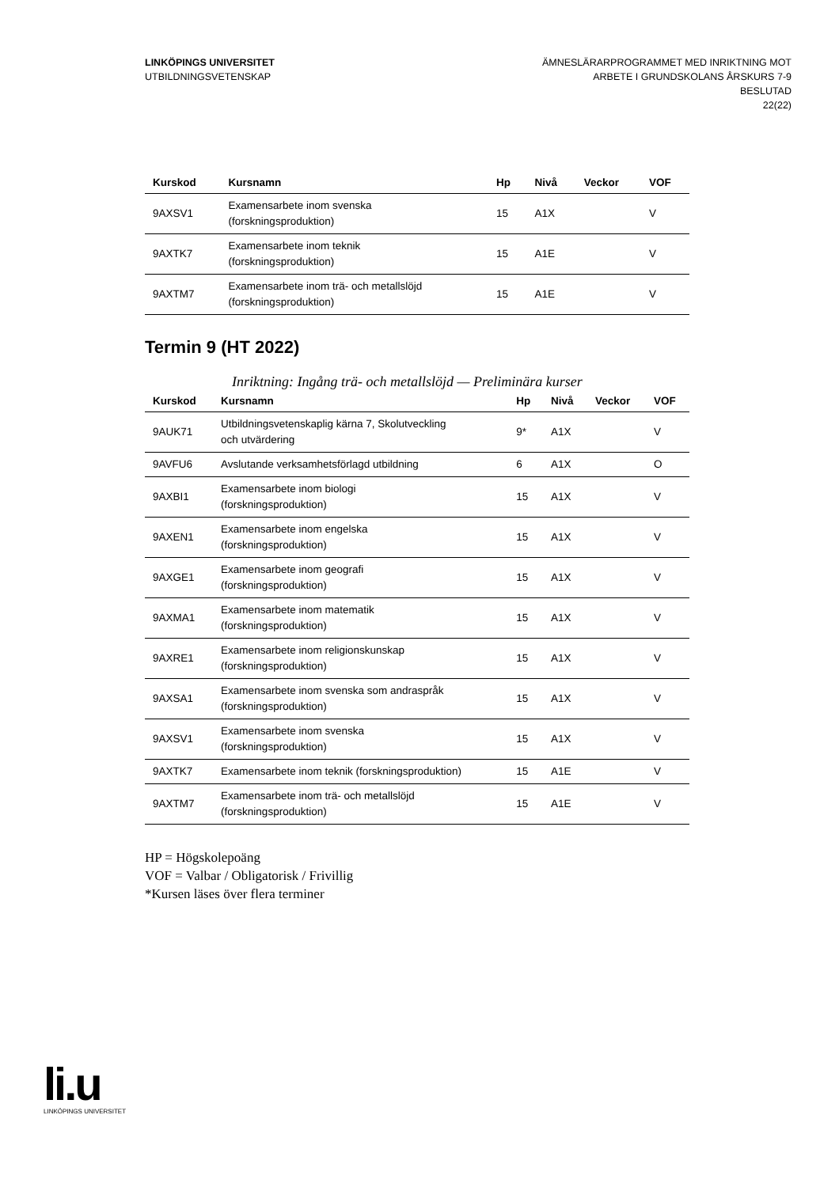LINKÖPINGS UNIVERSITET
UTBILDNINGSVETENSKAP
ÄMNESLÄRARPROGRAMMET MED INRIKTNING MOT
ARBETE I GRUNDSKOLANS ÅRSKURS 7-9
BESLUTAD
22(22)
| Kurskod | Kursnamn | Hp | Nivå | Veckor | VOF |
| --- | --- | --- | --- | --- | --- |
| 9AXSV1 | Examensarbete inom svenska (forskningsproduktion) | 15 | A1X | | V |
| 9AXTK7 | Examensarbete inom teknik (forskningsproduktion) | 15 | A1E | | V |
| 9AXTM7 | Examensarbete inom trä- och metallslöjd (forskningsproduktion) | 15 | A1E | | V |
Termin 9 (HT 2022)
Inriktning: Ingång trä- och metallslöjd — Preliminära kurser
| Kurskod | Kursnamn | Hp | Nivå | Veckor | VOF |
| --- | --- | --- | --- | --- | --- |
| 9AUK71 | Utbildningsvetenskaplig kärna 7, Skolutveckling och utvärdering | 9* | A1X | | V |
| 9AVFU6 | Avslutande verksamhetsförlagd utbildning | 6 | A1X | | O |
| 9AXBI1 | Examensarbete inom biologi (forskningsproduktion) | 15 | A1X | | V |
| 9AXEN1 | Examensarbete inom engelska (forskningsproduktion) | 15 | A1X | | V |
| 9AXGE1 | Examensarbete inom geografi (forskningsproduktion) | 15 | A1X | | V |
| 9AXMA1 | Examensarbete inom matematik (forskningsproduktion) | 15 | A1X | | V |
| 9AXRE1 | Examensarbete inom religionskunskap (forskningsproduktion) | 15 | A1X | | V |
| 9AXSA1 | Examensarbete inom svenska som andraspråk (forskningsproduktion) | 15 | A1X | | V |
| 9AXSV1 | Examensarbete inom svenska (forskningsproduktion) | 15 | A1X | | V |
| 9AXTK7 | Examensarbete inom teknik (forskningsproduktion) | 15 | A1E | | V |
| 9AXTM7 | Examensarbete inom trä- och metallslöjd (forskningsproduktion) | 15 | A1E | | V |
HP = Högskolepoäng
VOF = Valbar / Obligatorisk / Frivillig
*Kursen läses över flera terminer
li.u
LINKÖPINGS UNIVERSITET